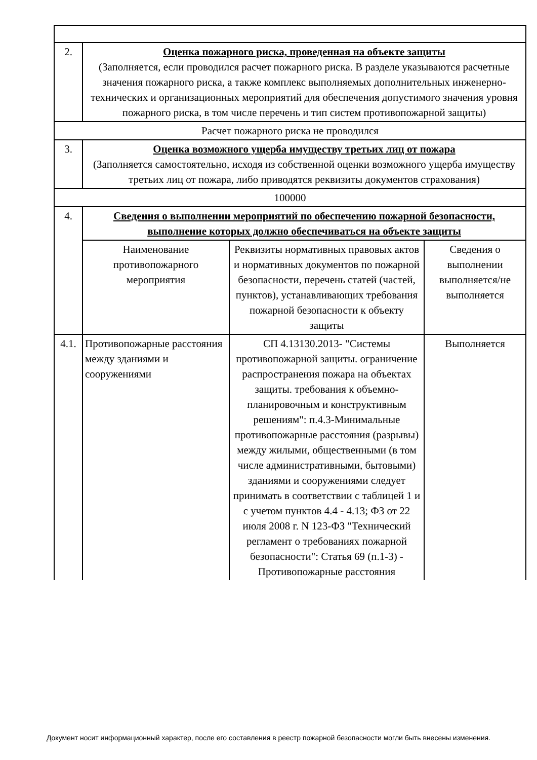| 2. | Оценка пожарного риска, проведенная на объекте защиты (Заполняется, если проводился расчет пожарного риска. В разделе указываются расчетные значения пожарного риска, а также комплекс выполняемых дополнительных инженерно-технических и организационных мероприятий для обеспечения допустимого значения уровня пожарного риска, в том числе перечень и тип систем противопожарной защиты) | | |
| Расчет пожарного риска не проводился | | | |
| 3. | Оценка возможного ущерба имуществу третьих лиц от пожара (Заполняется самостоятельно, исходя из собственной оценки возможного ущерба имуществу третьих лиц от пожара, либо приводятся реквизиты документов страхования) | | |
| 100000 | | | |
| 4. | Сведения о выполнении мероприятий по обеспечению пожарной безопасности, выполнение которых должно обеспечиваться на объекте защиты | | |
| | Наименование противопожарного мероприятия | Реквизиты нормативных правовых актов и нормативных документов по пожарной безопасности, перечень статей (частей, пунктов), устанавливающих требования пожарной безопасности к объекту защиты | Сведения о выполнении выполняется/не выполняется |
| 4.1. | Противопожарные расстояния между зданиями и сооружениями | СП 4.13130.2013- "Системы противопожарной защиты. ограничение распространения пожара на объектах защиты. требования к объемно-планировочным и конструктивным решениям": п.4.3-Минимальные противопожарные расстояния (разрывы) между жилыми, общественными (в том числе административными, бытовыми) зданиями и сооружениями следует принимать в соответствии с таблицей 1 и с учетом пунктов 4.4 - 4.13; ФЗ от 22 июля 2008 г. N 123-ФЗ "Технический регламент о требованиях пожарной безопасности": Статья 69 (п.1-3) - Противопожарные расстояния | Выполняется |
Документ носит информационный характер, после его составления в реестр пожарной безопасности могли быть внесены изменения.